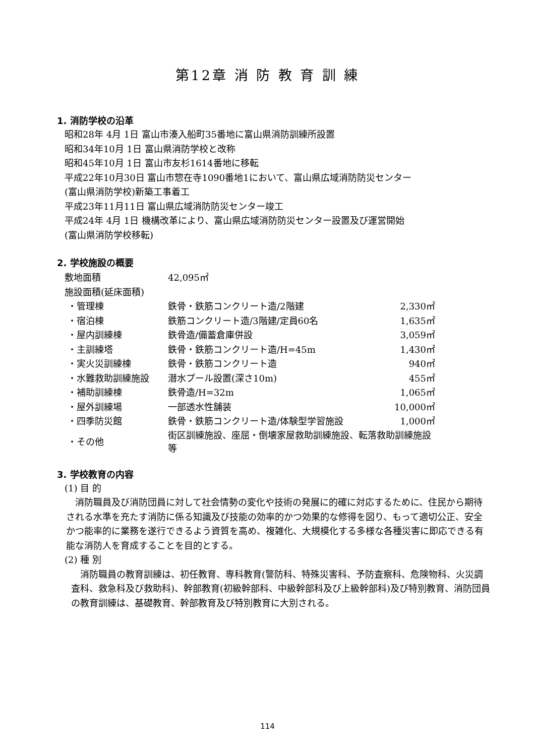第12章 消 防 教 育 訓 練
1. 消防学校の沿革
昭和28年 4月 1日 富山市湊入船町35番地に富山県消防訓練所設置
昭和34年10月 1日 富山県消防学校と改称
昭和45年10月 1日 富山市友杉1614番地に移転
平成22年10月30日 富山市惣在寺1090番地1において、富山県広域消防防災センター
(富山県消防学校)新築工事着工
平成23年11月11日 富山県広域消防防災センター竣工
平成24年 4月 1日 機構改革により、富山県広域消防防災センター設置及び運営開始
(富山県消防学校移転)
2. 学校施設の概要
| 敷地面積 | 42,095㎡ | |
| 施設面積(延床面積) | | |
| ・管理棟 | 鉄骨・鉄筋コンクリート造/2階建 | 2,330㎡ |
| ・宿泊棟 | 鉄筋コンクリート造/3階建/定員60名 | 1,635㎡ |
| ・屋内訓練棟 | 鉄骨造/備蓄倉庫併設 | 3,059㎡ |
| ・主訓練塔 | 鉄骨・鉄筋コンクリート造/H=45m | 1,430㎡ |
| ・実火災訓練棟 | 鉄骨・鉄筋コンクリート造 | 940㎡ |
| ・水難救助訓練施設 | 潜水プール設置(深さ10m) | 455㎡ |
| ・補助訓練棟 | 鉄骨造/H=32m | 1,065㎡ |
| ・屋外訓練場 | 一部透水性舗装 | 10,000㎡ |
| ・四季防災館 | 鉄骨・鉄筋コンクリート造/体験型学習施設 | 1,000㎡ |
| ・その他 | 街区訓練施設、座屈・倒壊家屋救助訓練施設、転落救助訓練施設等 | |
3. 学校教育の内容
(1) 目 的
　消防職員及び消防団員に対して社会情勢の変化や技術の発展に的確に対応するために、住民から期待される水準を充たす消防に係る知識及び技能の効率的かつ効果的な修得を図り、もって適切公正、安全かつ能率的に業務を遂行できるよう資質を高め、複雑化、大規模化する多様な各種災害に即応できる有能な消防人を育成することを目的とする。
(2) 種 別
　消防職員の教育訓練は、初任教育、専科教育(警防科、特殊災害科、予防査察科、危険物科、火災調査科、救急科及び救助科)、幹部教育(初級幹部科、中級幹部科及び上級幹部科)及び特別教育、消防団員の教育訓練は、基礎教育、幹部教育及び特別教育に大別される。
114